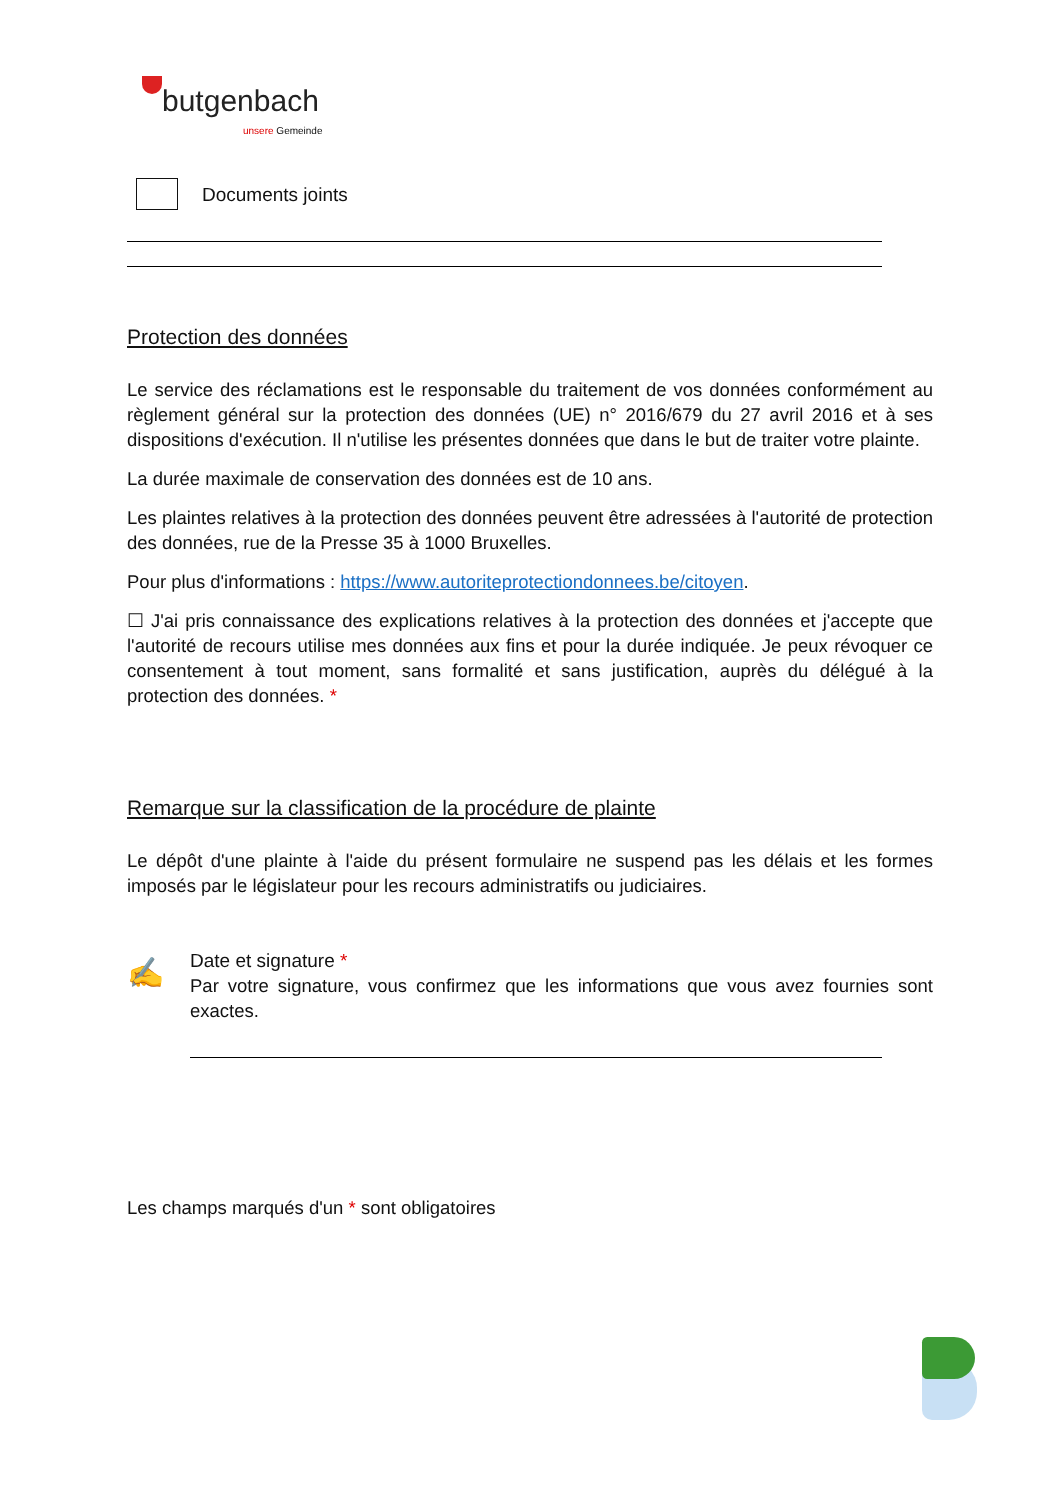butgenbach
unsere Gemeinde
Documents joints
Protection des données
Le service des réclamations est le responsable du traitement de vos données conformément au règlement général sur la protection des données (UE) n° 2016/679 du 27 avril 2016 et à ses dispositions d'exécution. Il n'utilise les présentes données que dans le but de traiter votre plainte.
La durée maximale de conservation des données est de 10 ans.
Les plaintes relatives à la protection des données peuvent être adressées à l'autorité de protection des données, rue de la Presse 35 à 1000 Bruxelles.
Pour plus d'informations : https://www.autoriteprotectiondonnees.be/citoyen.
☐ J'ai pris connaissance des explications relatives à la protection des données et j'accepte que l'autorité de recours utilise mes données aux fins et pour la durée indiquée. Je peux révoquer ce consentement à tout moment, sans formalité et sans justification, auprès du délégué à la protection des données. *
Remarque sur la classification de la procédure de plainte
Le dépôt d'une plainte à l'aide du présent formulaire ne suspend pas les délais et les formes imposés par le législateur pour les recours administratifs ou judiciaires.
✍
Date et signature *
Par votre signature, vous confirmez que les informations que vous avez fournies sont exactes.
Les champs marqués d'un * sont obligatoires